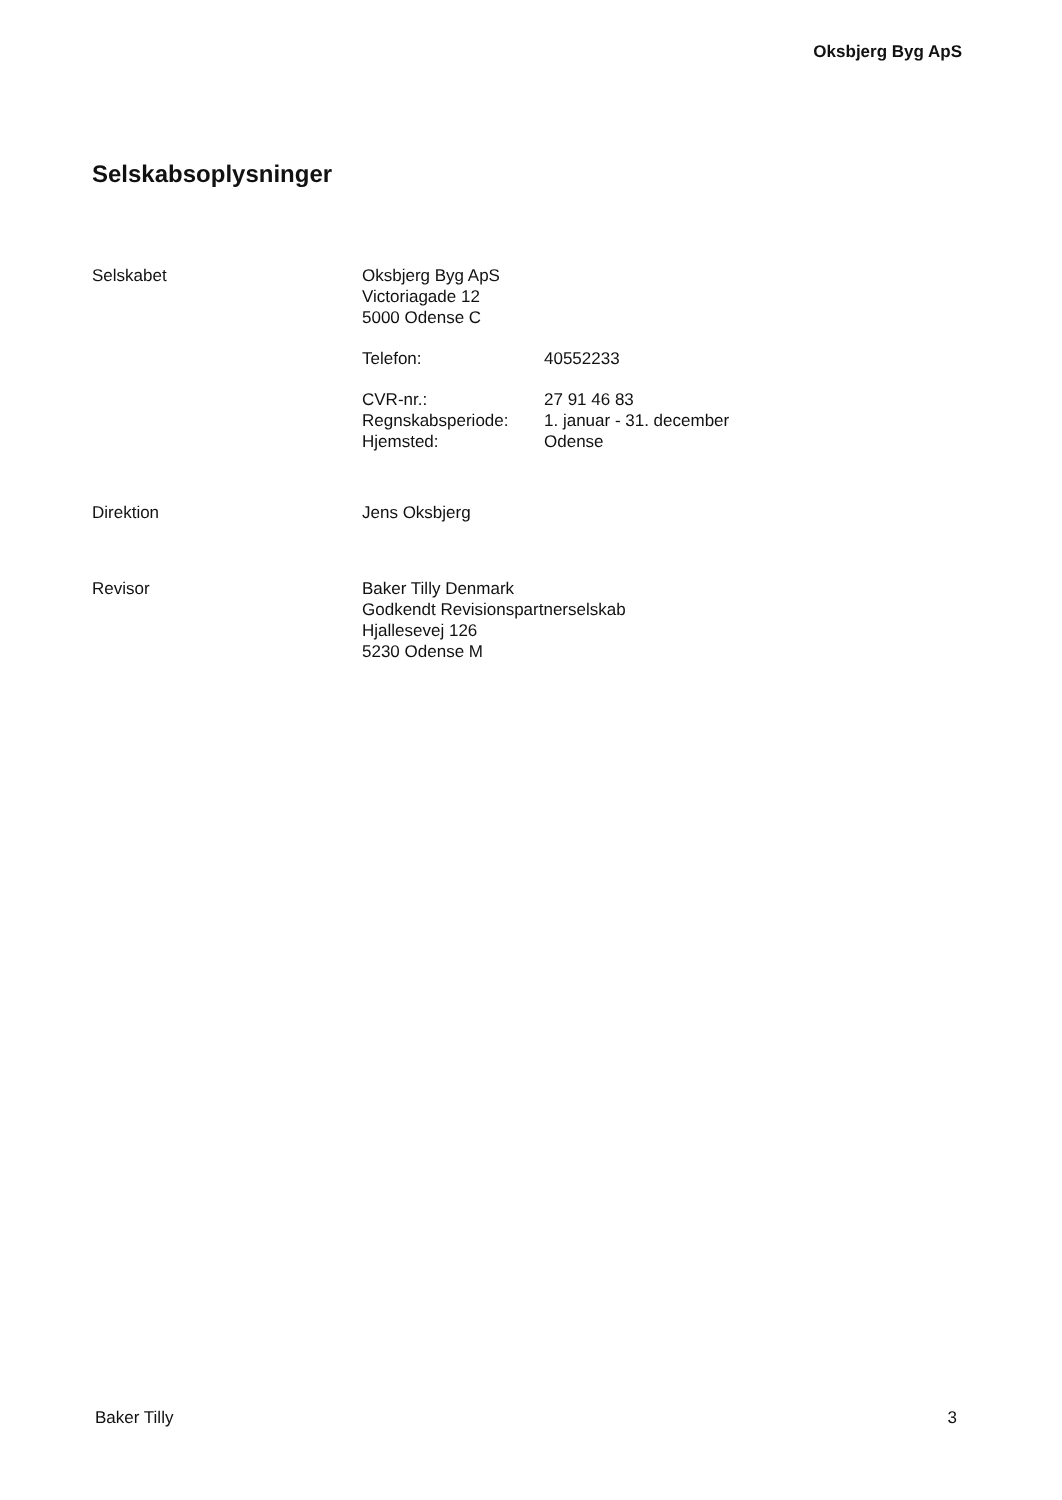Oksbjerg Byg ApS
Selskabsoplysninger
Selskabet Oksbjerg Byg ApS
Victoriagade 12
5000 Odense C
Telefon: 40552233
CVR-nr.:
Regnskabsperiode:
Hjemsted:
27 91 46 83
1. januar - 31. december
Odense
Direktion Jens Oksbjerg
Revisor Baker Tilly Denmark
Godkendt Revisionspartnerselskab
Hjallesevej 126
5230 Odense M
Baker Tilly 3